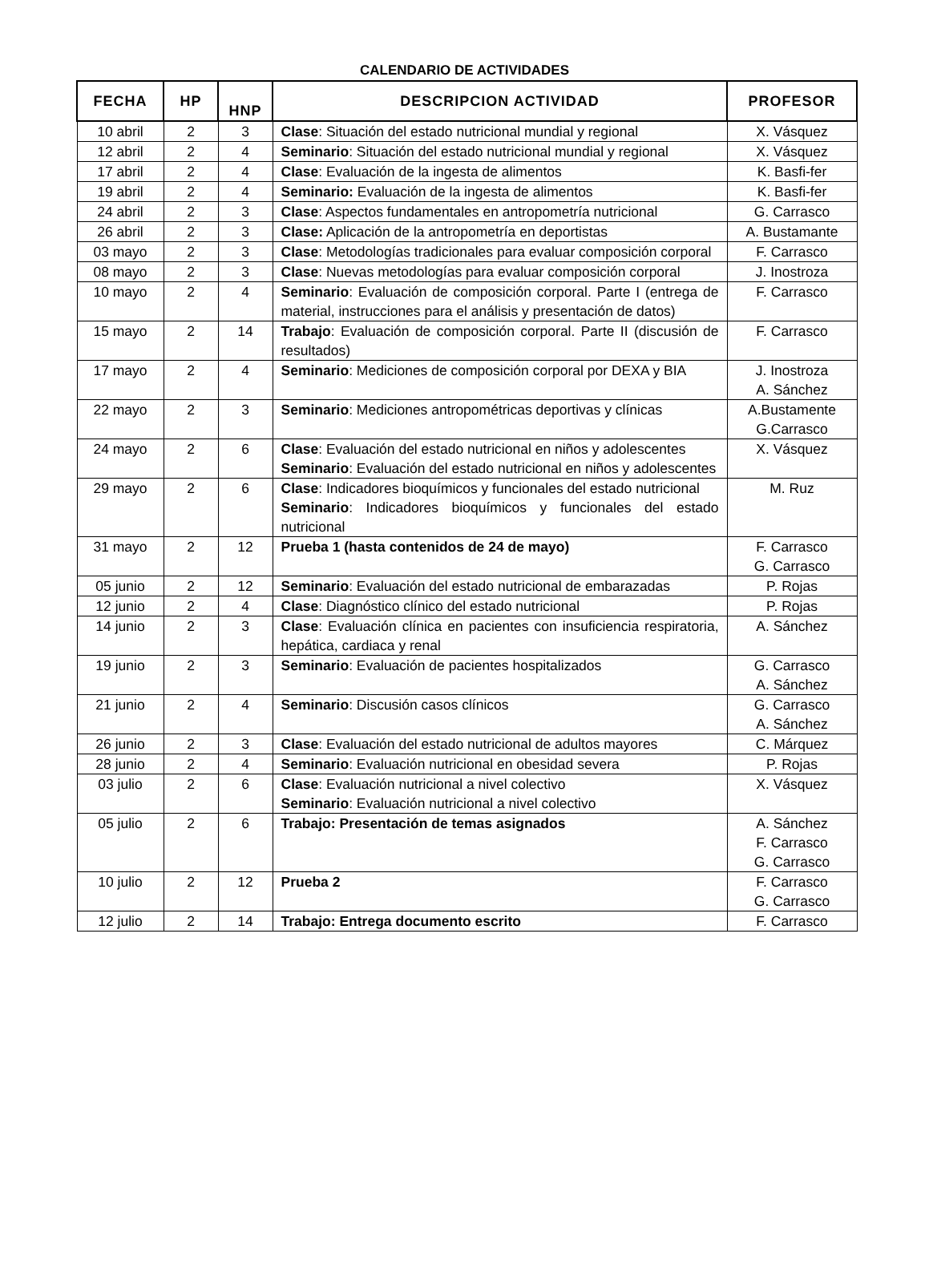CALENDARIO DE ACTIVIDADES
| FECHA | HP | HNP | DESCRIPCION ACTIVIDAD | PROFESOR |
| --- | --- | --- | --- | --- |
| 10 abril | 2 | 3 | Clase : Situación del estado nutricional mundial y regional | X. Vásquez |
| 12 abril | 2 | 4 | Seminario : Situación del estado nutricional mundial y regional | X. Vásquez |
| 17 abril | 2 | 4 | Clase : Evaluación de la ingesta de alimentos | K. Basfi-fer |
| 19 abril | 2 | 4 | Seminario: Evaluación de la ingesta de alimentos | K. Basfi-fer |
| 24 abril | 2 | 3 | Clase : Aspectos fundamentales en antropometría nutricional | G. Carrasco |
| 26 abril | 2 | 3 | Clase: Aplicación de la antropometría en deportistas | A. Bustamante |
| 03 mayo | 2 | 3 | Clase : Metodologías tradicionales para evaluar composición corporal | F. Carrasco |
| 08 mayo | 2 | 3 | Clase : Nuevas metodologías para evaluar composición corporal | J. Inostroza |
| 10 mayo | 2 | 4 | Seminario : Evaluación de composición corporal. Parte I (entrega de material, instrucciones para el análisis y presentación de datos) | F. Carrasco |
| 15 mayo | 2 | 14 | Trabajo : Evaluación de composición corporal. Parte II (discusión de resultados) | F. Carrasco |
| 17 mayo | 2 | 4 | Seminario : Mediciones de composición corporal por DEXA y BIA | J. Inostroza A. Sánchez |
| 22 mayo | 2 | 3 | Seminario : Mediciones antropométricas deportivas y clínicas | A.Bustamente G.Carrasco |
| 24 mayo | 2 | 6 | Clase : Evaluación del estado nutricional en niños y adolescentes Seminario : Evaluación del estado nutricional en niños y adolescentes | X. Vásquez |
| 29 mayo | 2 | 6 | Clase : Indicadores bioquímicos y funcionales del estado nutricional Seminario : Indicadores bioquímicos y funcionales del estado nutricional | M. Ruz |
| 31 mayo | 2 | 12 | Prueba 1 (hasta contenidos de 24 de mayo) | F. Carrasco G. Carrasco |
| 05 junio | 2 | 12 | Seminario : Evaluación del estado nutricional de embarazadas | P. Rojas |
| 12 junio | 2 | 4 | Clase : Diagnóstico clínico del estado nutricional | P. Rojas |
| 14 junio | 2 | 3 | Clase : Evaluación clínica en pacientes con insuficiencia respiratoria, hepática, cardiaca y renal | A. Sánchez |
| 19 junio | 2 | 3 | Seminario : Evaluación de pacientes hospitalizados | G. Carrasco A. Sánchez |
| 21 junio | 2 | 4 | Seminario : Discusión casos clínicos | G. Carrasco A. Sánchez |
| 26 junio | 2 | 3 | Clase : Evaluación del estado nutricional de adultos mayores | C. Márquez |
| 28 junio | 2 | 4 | Seminario : Evaluación nutricional en obesidad severa | P. Rojas |
| 03 julio | 2 | 6 | Clase : Evaluación nutricional a nivel colectivo Seminario : Evaluación nutricional a nivel colectivo | X. Vásquez |
| 05 julio | 2 | 6 | Trabajo: Presentación de temas asignados | A. Sánchez F. Carrasco G. Carrasco |
| 10 julio | 2 | 12 | Prueba 2 | F. Carrasco G. Carrasco |
| 12 julio | 2 | 14 | Trabajo: Entrega documento escrito | F. Carrasco |